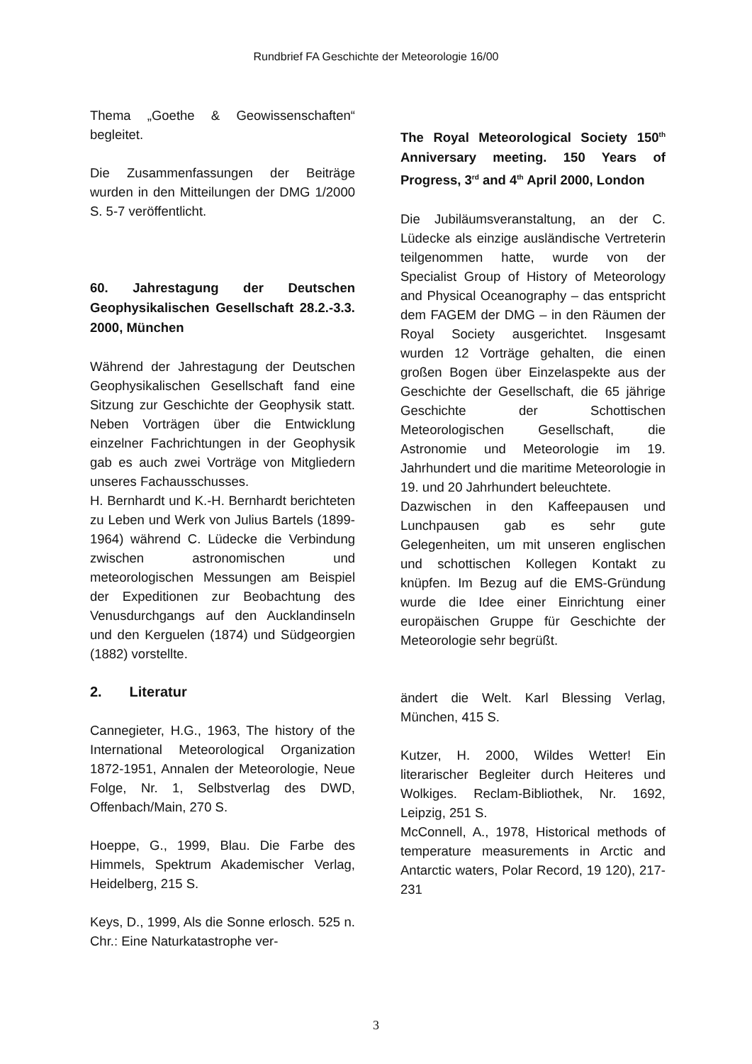Rundbrief FA Geschichte der Meteorologie 16/00
Thema „Goethe & Geowissenschaften“ begleitet.
Die Zusammenfassungen der Beiträge wurden in den Mitteilungen der DMG 1/2000 S. 5-7 veröffentlicht.
60. Jahrestagung der Deutschen Geophysikalischen Gesellschaft 28.2.-3.3. 2000, München
Während der Jahrestagung der Deutschen Geophysikalischen Gesellschaft fand eine Sitzung zur Geschichte der Geophysik statt. Neben Vorträgen über die Entwicklung einzelner Fachrichtungen in der Geophysik gab es auch zwei Vorträge von Mitgliedern unseres Fachausschusses.
H. Bernhardt und K.-H. Bernhardt berichteten zu Leben und Werk von Julius Bartels (1899-1964) während C. Lüdecke die Verbindung zwischen astronomischen und meteorologischen Messungen am Beispiel der Expeditionen zur Beobachtung des Venusdurchgangs auf den Aucklandinseln und den Kerguelen (1874) und Südgeorgien (1882) vorstellte.
2. Literatur
Cannegieter, H.G., 1963, The history of the International Meteorological Organization 1872-1951, Annalen der Meteorologie, Neue Folge, Nr. 1, Selbstverlag des DWD, Offenbach/Main, 270 S.
Hoeppe, G., 1999, Blau. Die Farbe des Himmels, Spektrum Akademischer Verlag, Heidelberg, 215 S.
Keys, D., 1999, Als die Sonne erlosch. 525 n. Chr.: Eine Naturkatastrophe ver-
The Royal Meteorological Society 150<sup>th</sup> Anniversary meeting. 150 Years of Progress, 3<sup>rd</sup> and 4<sup>th</sup> April 2000, London
Die Jubiläumsveranstaltung, an der C. Lüdecke als einzige ausländische Vertreterin teilgenommen hatte, wurde von der Specialist Group of History of Meteorology and Physical Oceanography – das entspricht dem FAGEM der DMG – in den Räumen der Royal Society ausgerichtet. Insgesamt wurden 12 Vorträge gehalten, die einen großen Bogen über Einzelaspekte aus der Geschichte der Gesellschaft, die 65 jährige Geschichte der Schottischen Meteorologischen Gesellschaft, die Astronomie und Meteorologie im 19. Jahrhundert und die maritime Meteorologie in 19. und 20 Jahrhundert beleuchtete.
Dazwischen in den Kaffeepausen und Lunchpausen gab es sehr gute Gelegenheiten, um mit unseren englischen und schottischen Kollegen Kontakt zu knüpfen. Im Bezug auf die EMS-Gründung wurde die Idee einer Einrichtung einer europäischen Gruppe für Geschichte der Meteorologie sehr begrüßt.
ändert die Welt. Karl Blessing Verlag, München, 415 S.
Kutzer, H. 2000, Wildes Wetter! Ein literarischer Begleiter durch Heiteres und Wolkiges. Reclam-Bibliothek, Nr. 1692, Leipzig, 251 S.
McConnell, A., 1978, Historical methods of temperature measurements in Arctic and Antarctic waters, Polar Record, 19 120), 217-231
3